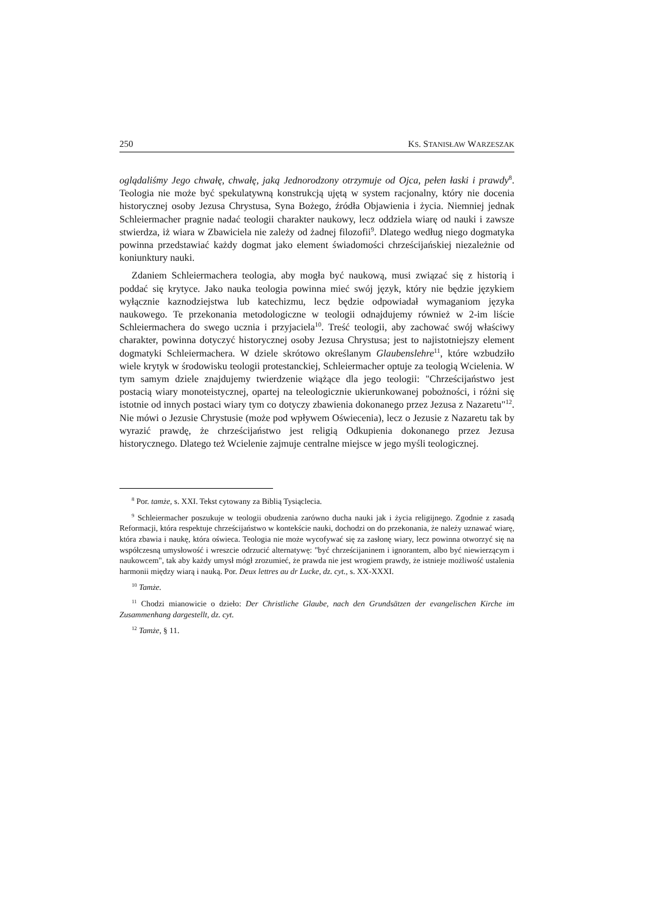250 KS. STANISŁAW WARZESZAK
oglądaliśmy Jego chwałę, chwałę, jaką Jednorodzony otrzymuje od Ojca, pełen łaski i prawdy<sup>8</sup>. Teologia nie może być spekulatywną konstrukcją ujętą w system racjonalny, który nie docenia historycznej osoby Jezusa Chrystusa, Syna Bożego, źródła Objawienia i życia. Niemniej jednak Schleiermacher pragnie nadać teologii charakter naukowy, lecz oddziela wiarę od nauki i zawsze stwierdza, iż wiara w Zbawiciela nie zależy od żadnej filozofii<sup>9</sup>. Dlatego według niego dogmatyka powinna przedstawiać każdy dogmat jako element świadomości chrześcijańskiej niezależnie od koniunktury nauki.
Zdaniem Schleiermachera teologia, aby mogła być naukową, musi związać się z historią i poddać się krytyce. Jako nauka teologia powinna mieć swój język, który nie będzie językiem wyłącznie kaznodziejstwa lub katechizmu, lecz będzie odpowiadał wymaganiom języka naukowego. Te przekonania metodologiczne w teologii odnajdujemy również w 2-im liście Schleiermachera do swego ucznia i przyjaciela<sup>10</sup>. Treść teologii, aby zachować swój właściwy charakter, powinna dotyczyć historycznej osoby Jezusa Chrystusa; jest to najistotniejszy element dogmatyki Schleiermachera. W dziele skrótowo określanym Glaubenslehre<sup>11</sup>, które wzbudziło wiele krytyk w środowisku teologii protestanckiej, Schleiermacher optuje za teologią Wcielenia. W tym samym dziele znajdujemy twierdzenie wiążące dla jego teologii: "Chrześcijaństwo jest postacią wiary monoteistycznej, opartej na teleologicznie ukierunkowanej pobożności, i różni się istotnie od innych postaci wiary tym co dotyczy zbawienia dokonanego przez Jezusa z Nazaretu"<sup>12</sup>. Nie mówi o Jezusie Chrystusie (może pod wpływem Oświecenia), lecz o Jezusie z Nazaretu tak by wyrazić prawdę, że chrześcijaństwo jest religią Odkupienia dokonanego przez Jezusa historycznego. Dlatego też Wcielenie zajmuje centralne miejsce w jego myśli teologicznej.
<sup>8</sup> Por. tamże, s. XXI. Tekst cytowany za Biblią Tysiąclecia.
<sup>9</sup> Schleiermacher poszukuje w teologii obudzenia zarówno ducha nauki jak i życia religijnego. Zgodnie z zasadą Reformacji, która respektuje chrześcijaństwo w kontekście nauki, dochodzi on do przekonania, że należy uznawać wiarę, która zbawia i naukę, która oświeca. Teologia nie może wycofywać się za zasłonę wiary, lecz powinna otworzyć się na współczesną umysłowość i wreszcie odrzucić alternatywę: "być chrześcijaninem i ignorantem, albo być niewierzącym i naukowcem", tak aby każdy umysł mógł zrozumieć, że prawda nie jest wrogiem prawdy, że istnieje możliwość ustalenia harmonii między wiarą i nauką. Por. Deux lettres au dr Lucke, dz. cyt., s. XX-XXXI.
<sup>10</sup> Tamże.
<sup>11</sup> Chodzi mianowicie o dzieło: Der Christliche Glaube, nach den Grundsätzen der evangelischen Kirche im Zusammenhang dargestellt, dz. cyt.
<sup>12</sup> Tamże, § 11.